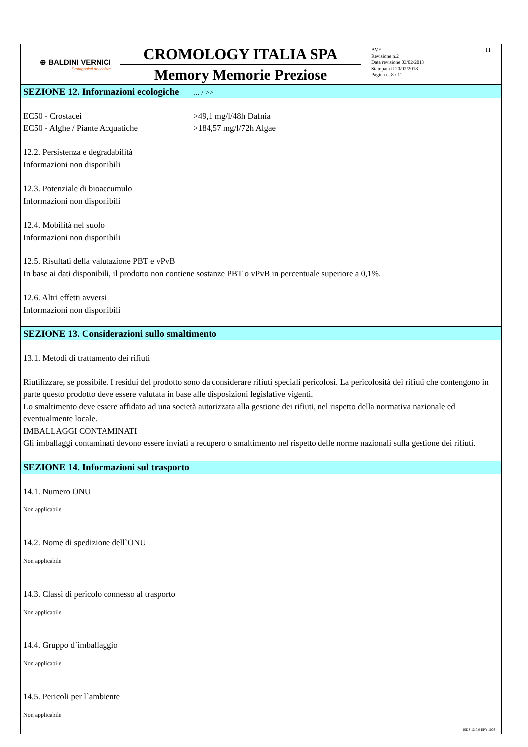⊕ BALDINI VERNICI
Protagonisti del colore
CROMOLOGY ITALIA SPA
Memory Memorie Preziose
BVE
Revisione n.2
Data revisione 03/02/2018
Stampata il 20/02/2018
Pagina n. 8 / 11
IT
SEZIONE 12. Informazioni ecologiche ... / >>
EC50 - Crostacei >49,1 mg/l/48h Dafnia
EC50 - Alghe / Piante Acquatiche >184,57 mg/l/72h Algae
12.2. Persistenza e degradabilità
Informazioni non disponibili
12.3. Potenziale di bioaccumulo
Informazioni non disponibili
12.4. Mobilità nel suolo
Informazioni non disponibili
12.5. Risultati della valutazione PBT e vPvB
In base ai dati disponibili, il prodotto non contiene sostanze PBT o vPvB in percentuale superiore a 0,1%.
12.6. Altri effetti avversi
Informazioni non disponibili
SEZIONE 13. Considerazioni sullo smaltimento
13.1. Metodi di trattamento dei rifiuti
Riutilizzare, se possibile. I residui del prodotto sono da considerare rifiuti speciali pericolosi. La pericolosità dei rifiuti che contengono in parte questo prodotto deve essere valutata in base alle disposizioni legislative vigenti.
Lo smaltimento deve essere affidato ad una società autorizzata alla gestione dei rifiuti, nel rispetto della normativa nazionale ed eventualmente locale.
IMBALLAGGI CONTAMINATI
Gli imballaggi contaminati devono essere inviati a recupero o smaltimento nel rispetto delle norme nazionali sulla gestione dei rifiuti.
SEZIONE 14. Informazioni sul trasporto
14.1. Numero ONU
Non applicabile
14.2. Nome di spedizione dell`ONU
Non applicabile
14.3. Classi di pericolo connesso al trasporto
Non applicabile
14.4. Gruppo d`imballaggio
Non applicabile
14.5. Pericoli per l`ambiente
Non applicabile
ISDS 12.0.0 EPY 1003